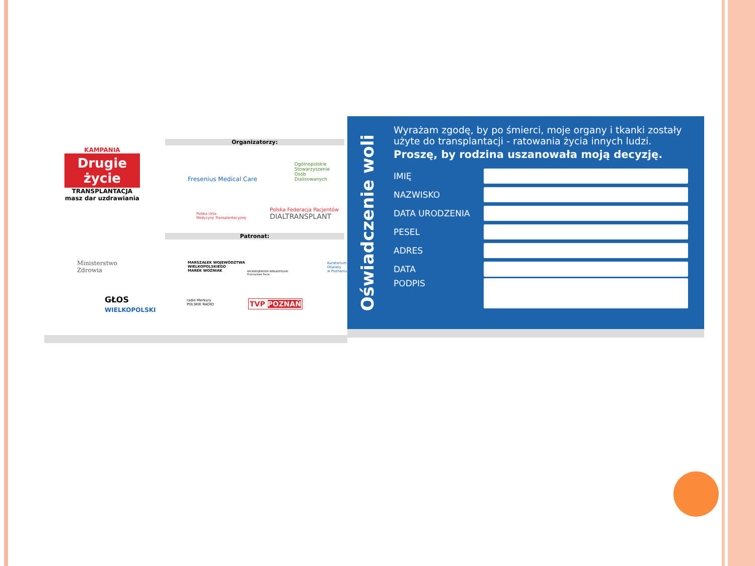KAMPANIA
Drugie życie
TRANSPLANTACJA
masz dar uzdrawiania
Organizatorzy:
Fresenius Medical Care
Ogólnopolskie
Stowarzyszenie
Osób
Dialisowanych
Polska Unia
Medycyny Transplantacyjnej
Polska Federacja Pacjentów
DIALTRANSPLANT
Patronat:
Ministerstwo
Zdrowia
MARSZAŁEK WOJEWÓDZTWA
WIELKOPOLSKIEGO
MAREK WOŹNIAK
WICEWOJEWODA WIELKOPOLSKI
Przemysław Pacia
Kuratorium
Oświaty
w Poznaniu
GŁOS
WIELKOPOLSKI
radio Merkury
POLSKIE RADIO
TVP POZNAŃ
Oświadczenie woli
Wyrażam zgodę, by po śmierci, moje organy i tkanki zostały użyte do transplantacji - ratowania życia innych ludzi.
Proszę, by rodzina uszanowała moją decyzję.
IMIĘ
NAZWISKO
DATA URODZENIA
PESEL
ADRES
DATA
PODPIS